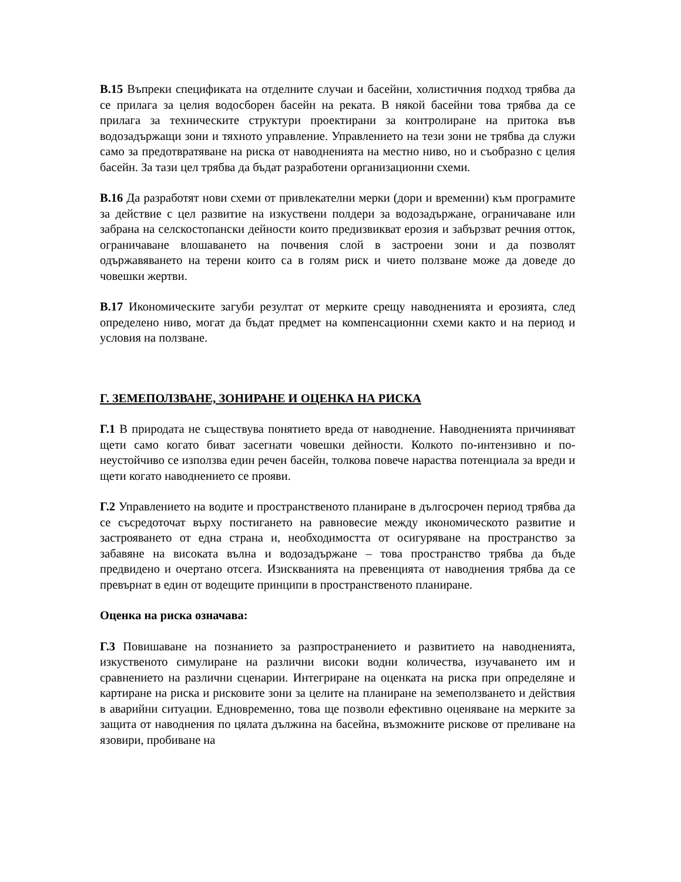В.15 Въпреки спецификата на отделните случаи и басейни, холистичния подход трябва да се прилага за целия водосборен басейн на реката. В някой басейни това трябва да се прилага за техническите структури проектирани за контролиране на притока във водозадържащи зони и тяхното управление. Управлението на тези зони не трябва да служи само за предотвратяване на риска от наводненията на местно ниво, но и съобразно с целия басейн. За тази цел трябва да бъдат разработени организационни схеми.
В.16 Да разработят нови схеми от привлекателни мерки (дори и временни) към програмите за действие с цел развитие на изкуствени полдери за водозадържане, ограничаване или забрана на селскостопански дейности които предизвикват ерозия и забързват речния отток, ограничаване влошаването на почвения слой в застроени зони и да позволят одържавяването на терени които са в голям риск и чието ползване може да доведе до човешки жертви.
В.17 Икономическите загуби резултат от мерките срещу наводненията и ерозията, след определено ниво, могат да бъдат предмет на компенсационни схеми както и на период и условия на ползване.
Г. ЗЕМЕПОЛЗВАНЕ, ЗОНИРАНЕ И ОЦЕНКА НА РИСКА
Г.1 В природата не съществува понятието вреда от наводнение. Наводненията причиняват щети само когато биват засегнати човешки дейности. Колкото по-интензивно и по-неустойчиво се използва един речен басейн, толкова повече нараства потенциала за вреди и щети когато наводнението се прояви.
Г.2 Управлението на водите и пространственото планиране в дългосрочен период трябва да се съсредоточат върху постигането на равновесие между икономическото развитие и застрояването от една страна и, необходимостта от осигуряване на пространство за забавяне на високата вълна и водозадържане – това пространство трябва да бъде предвидено и очертано отсега. Изискванията на превенцията от наводнения трябва да се превърнат в един от водещите принципи в пространственото планиране.
Оценка на риска означава:
Г.3 Повишаване на познанието за разпространението и развитието на наводненията, изкуственото симулиране на различни високи водни количества, изучаването им и сравнението на различни сценарии. Интегриране на оценката на риска при определяне и картиране на риска и рисковите зони за целите на планиране на земеползването и действия в аварийни ситуации. Едновременно, това ще позволи ефективно оценяване на мерките за защита от наводнения по цялата дължина на басейна, възможните рискове от преливане на язовири, пробиване на